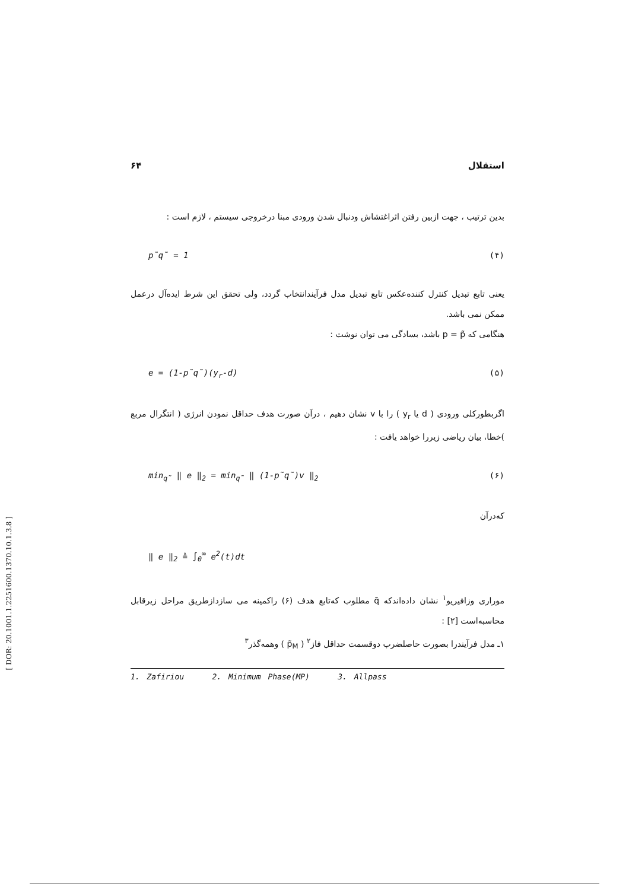۶۴ استقلال
بدین ترتیب ، جهت ازبین رفتن اثراغتشاش ودنبال شدن ورودی مبنا درخروجی سیستم ، لازم است :
p̃q̃ = 1 (۴)
یعنی تابع تبدیل کنترل کننده‌عکس تابع تبدیل مدل فرآیندانتخاب گردد، ولی تحقق این شرط ایده‌آل درعمل ممکن نمی باشد.
هنگامی که p = p̃ باشد، بسادگی می توان نوشت :
e = (1-p̃q̃)(y<sub>r</sub>-d) (۵)
اگربطورکلی ورودی ( d یا y<sub>r</sub> ) را با v نشان دهیم ، درآن صورت هدف حداقل نمودن انرژی ( انتگرال مربع )خطا، بیان ریاضی زیررا خواهد یافت :
min<sub>q̃</sub> ‖ e ‖<sub>2</sub> = min<sub>q̃</sub> ‖ (1-p̃q̃)v ‖<sub>2</sub> (۶)
که‌درآن
‖ e ‖<sub>2</sub> ≜ ∫<sub>0</sub><sup>∞</sup> e<sup>2</sup>(t)dt
موراری وزافیریو<sup>۱</sup> نشان داده‌اندکه q̃ مطلوب که‌تابع هدف (۶) راکمینه می سازدازطریق مراحل زیرقابل محاسبه‌است [۲] :
۱ـ مدل فرآیندرا بصورت حاصلضرب دوقسمت حداقل فاز<sup>۲</sup> ( p̃<sub>M</sub> ) وهمه‌گذر<sup>۳</sup>
1. Zafiriou 2. Minimum Phase(MP) 3. Allpass
[ DOR: 20.1001.1.2251600.1370.10.1.3.8 ]